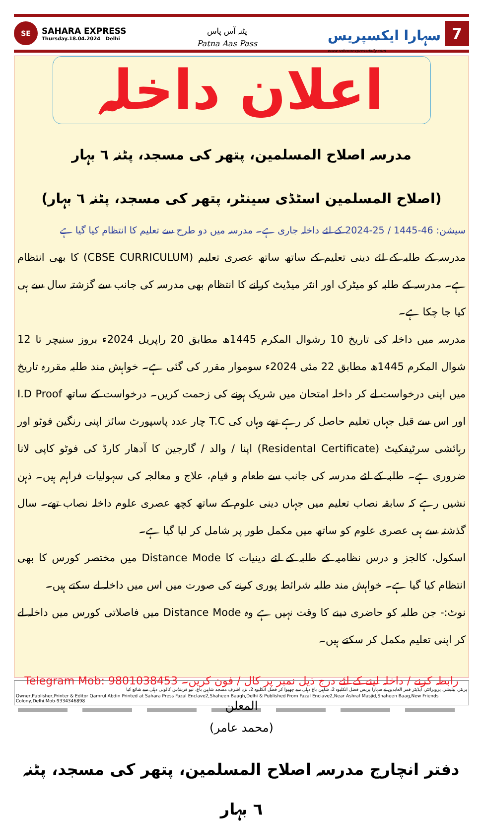SE
SAHARA EXPRESS
Thursday.18.04.2024 Delhi
پٹنہ آس پاس
Patna Aas Pass
سہارا ایکسپریس
www.saharaexpressdaily.com
7
اعلان داخلہ
مدرسہ اصلاح المسلمین، پتھر کی مسجد، پٹنہ ٦ بہار
(اصلاح المسلمین اسٹڈی سینٹر، پتھر کی مسجد، پٹنہ ٦ بہار)
سیشن: 46-1445 / 25-2024 کے لئے داخلہ جاری ہے۔ مدرسہ میں دو طرح سے تعلیم کا انتظام کیا گیا ہے
مدرسہ کے طلبہ کے لئے دینی تعلیم کے ساتھ ساتھ عصری تعلیم (CBSE CURRICULUM) کا بھی انتظام ہے۔ مدرسہ کے طلبہ کو میٹرک اور انٹر میڈیٹ کرانے کا انتظام بھی مدرسہ کی جانب سے گزشتہ سال سے ہی کیا جا چکا ہے۔
مدرسہ میں داخلہ کی تاریخ 10 رشوال المکرم 1445ھ مطابق 20 راپریل 2024ء بروز سنیچر تا 12 شوال المکرم 1445ھ مطابق 22 مئی 2024ء سوموار مقرر کی گئی ہے۔ خواہش مند طلبہ مقررہ تاریخ میں اپنی درخواست لے کر داخلہ امتحان میں شریک ہونے کی زحمت کریں۔ درخواست کے ساتھ I.D Proof اور اس سے قبل جہاں تعلیم حاصل کر رہے تھے وہاں کی T.C چار عدد پاسپورٹ سائز اپنی رنگین فوٹو اور رہائشی سرٹیفکیٹ (Residental Certificate) اپنا / والد / گارجین کا آدھار کارڈ کی فوٹو کاپی لانا ضروری ہے۔ طلبہ کے لئے مدرسہ کی جانب سے طعام و قیام، علاج و معالجہ کی سہولیات فراہم ہیں۔ ذہن نشیں رہے کہ سابقہ نصاب تعلیم میں جہاں دینی علوم کے ساتھ کچھ عصری علوم داخلہ نصاب تھے۔ سال گذشتہ سے ہی عصری علوم کو ساتھ میں مکمل طور پر شامل کر لیا گیا ہے۔
اسکول، کالجز و درس نظامیہ کے طلبہ کے لئے دینیات کا Distance Mode میں مختصر کورس کا بھی انتظام کیا گیا ہے۔ خواہش مند طلبہ شرائط پوری کرنے کی صورت میں اس میں داخلہ لے سکتے ہیں۔
نوٹ:- جن طلبہ کو حاضری دینے کا وقت نہیں ہے وہ Distance Mode میں فاصلاتی کورس میں داخلہ لے کر اپنی تعلیم مکمل کر سکتے ہیں۔
رابطہ کرنے / داخلہ لینے کے لئے درج ذیل نمبر پر کال / فون کریں۔ Telegram Mob: 9801038453
المعلن
(محمد عامر)
دفتر انچارج مدرسہ اصلاح المسلمین، پتھر کی مسجد، پٹنہ ٦ بہار
پرنٹر، پبلیشر، پروپرائٹر، ایڈیٹر قمر العابدین نے سہارا پریس فضل انکلیوہ 2، شاہین باغ دہلی سے چھپوا کر فضل انکلیوہ 2، نزد اشرف مسجد شاہین باغ، نیو فرینڈس کالونی دہلی سے شائع کیا
Owner,Publisher,Printer & Editor Qamrul Abdin Printed at Sahara Press Fazal Enclave2,Shaheen Baagh,Delhi & Published From Fazal Enciave2,Near Ashraf Masjid,Shaheen Baag,New Friends Colony,Delhi.Mob-9334346898